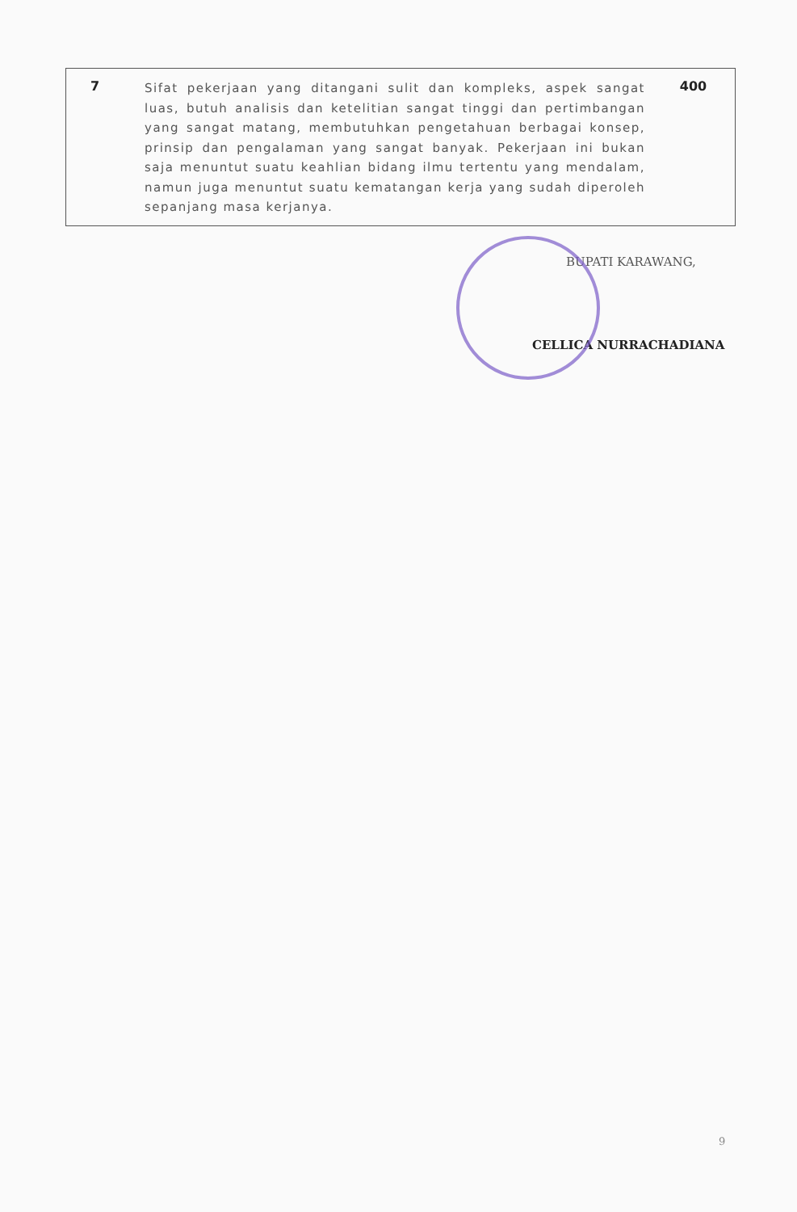| 7 | Sifat pekerjaan yang ditangani sulit dan kompleks, aspek sangat luas, butuh analisis dan ketelitian sangat tinggi dan pertimbangan yang sangat matang, membutuhkan pengetahuan berbagai konsep, prinsip dan pengalaman yang sangat banyak. Pekerjaan ini bukan saja menuntut suatu keahlian bidang ilmu tertentu yang mendalam, namun juga menuntut suatu kematangan kerja yang sudah diperoleh sepanjang masa kerjanya. | 400 |
BUPATI KARAWANG,
CELLICA NURRACHADIANA
9